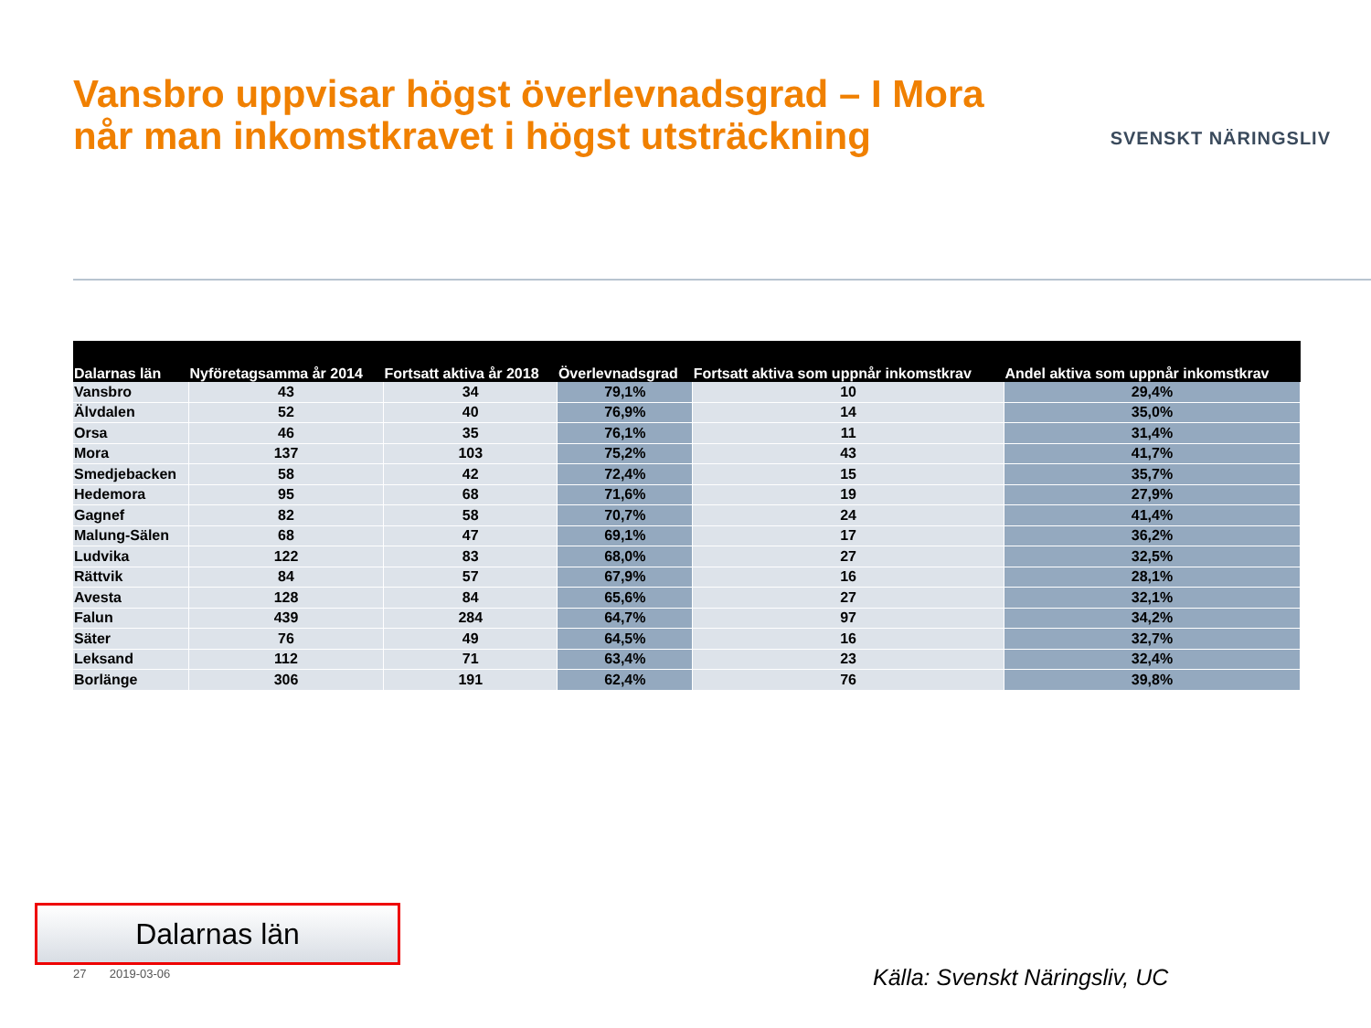Vansbro uppvisar högst överlevnadsgrad – I Mora
når man inkomstkravet i högst utsträckning
SVENSKT NÄRINGSLIV
| Dalarnas län | Nyföretagsamma år 2014 | Fortsatt aktiva år 2018 | Överlevnadsgrad | Fortsatt aktiva som uppnår inkomstkrav | Andel aktiva som uppnår inkomstkrav |
| --- | --- | --- | --- | --- | --- |
| Vansbro | 43 | 34 | 79,1% | 10 | 29,4% |
| Älvdalen | 52 | 40 | 76,9% | 14 | 35,0% |
| Orsa | 46 | 35 | 76,1% | 11 | 31,4% |
| Mora | 137 | 103 | 75,2% | 43 | 41,7% |
| Smedjebacken | 58 | 42 | 72,4% | 15 | 35,7% |
| Hedemora | 95 | 68 | 71,6% | 19 | 27,9% |
| Gagnef | 82 | 58 | 70,7% | 24 | 41,4% |
| Malung-Sälen | 68 | 47 | 69,1% | 17 | 36,2% |
| Ludvika | 122 | 83 | 68,0% | 27 | 32,5% |
| Rättvik | 84 | 57 | 67,9% | 16 | 28,1% |
| Avesta | 128 | 84 | 65,6% | 27 | 32,1% |
| Falun | 439 | 284 | 64,7% | 97 | 34,2% |
| Säter | 76 | 49 | 64,5% | 16 | 32,7% |
| Leksand | 112 | 71 | 63,4% | 23 | 32,4% |
| Borlänge | 306 | 191 | 62,4% | 76 | 39,8% |
Dalarnas län
27 2019-03-06 Källa: Svenskt Näringsliv, UC